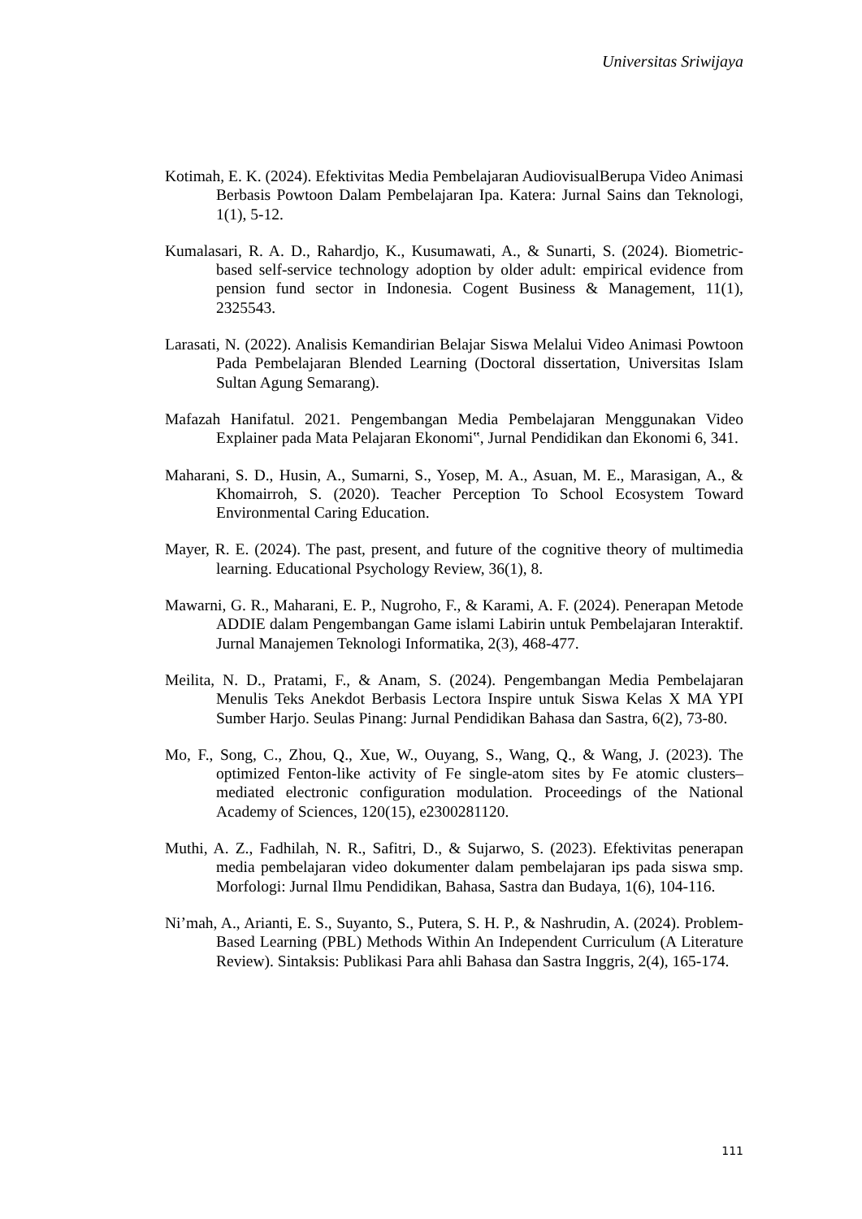Universitas Sriwijaya
Kotimah, E. K. (2024). Efektivitas Media Pembelajaran AudiovisualBerupa Video Animasi Berbasis Powtoon Dalam Pembelajaran Ipa. Katera: Jurnal Sains dan Teknologi, 1(1), 5-12.
Kumalasari, R. A. D., Rahardjo, K., Kusumawati, A., & Sunarti, S. (2024). Biometric-based self-service technology adoption by older adult: empirical evidence from pension fund sector in Indonesia. Cogent Business & Management, 11(1), 2325543.
Larasati, N. (2022). Analisis Kemandirian Belajar Siswa Melalui Video Animasi Powtoon Pada Pembelajaran Blended Learning (Doctoral dissertation, Universitas Islam Sultan Agung Semarang).
Mafazah Hanifatul. 2021. Pengembangan Media Pembelajaran Menggunakan Video Explainer pada Mata Pelajaran Ekonomi‟, Jurnal Pendidikan dan Ekonomi 6, 341.
Maharani, S. D., Husin, A., Sumarni, S., Yosep, M. A., Asuan, M. E., Marasigan, A., & Khomairroh, S. (2020). Teacher Perception To School Ecosystem Toward Environmental Caring Education.
Mayer, R. E. (2024). The past, present, and future of the cognitive theory of multimedia learning. Educational Psychology Review, 36(1), 8.
Mawarni, G. R., Maharani, E. P., Nugroho, F., & Karami, A. F. (2024). Penerapan Metode ADDIE dalam Pengembangan Game islami Labirin untuk Pembelajaran Interaktif. Jurnal Manajemen Teknologi Informatika, 2(3), 468-477.
Meilita, N. D., Pratami, F., & Anam, S. (2024). Pengembangan Media Pembelajaran Menulis Teks Anekdot Berbasis Lectora Inspire untuk Siswa Kelas X MA YPI Sumber Harjo. Seulas Pinang: Jurnal Pendidikan Bahasa dan Sastra, 6(2), 73-80.
Mo, F., Song, C., Zhou, Q., Xue, W., Ouyang, S., Wang, Q., & Wang, J. (2023). The optimized Fenton-like activity of Fe single-atom sites by Fe atomic clusters–mediated electronic configuration modulation. Proceedings of the National Academy of Sciences, 120(15), e2300281120.
Muthi, A. Z., Fadhilah, N. R., Safitri, D., & Sujarwo, S. (2023). Efektivitas penerapan media pembelajaran video dokumenter dalam pembelajaran ips pada siswa smp. Morfologi: Jurnal Ilmu Pendidikan, Bahasa, Sastra dan Budaya, 1(6), 104-116.
Ni’mah, A., Arianti, E. S., Suyanto, S., Putera, S. H. P., & Nashrudin, A. (2024). Problem-Based Learning (PBL) Methods Within An Independent Curriculum (A Literature Review). Sintaksis: Publikasi Para ahli Bahasa dan Sastra Inggris, 2(4), 165-174.
111